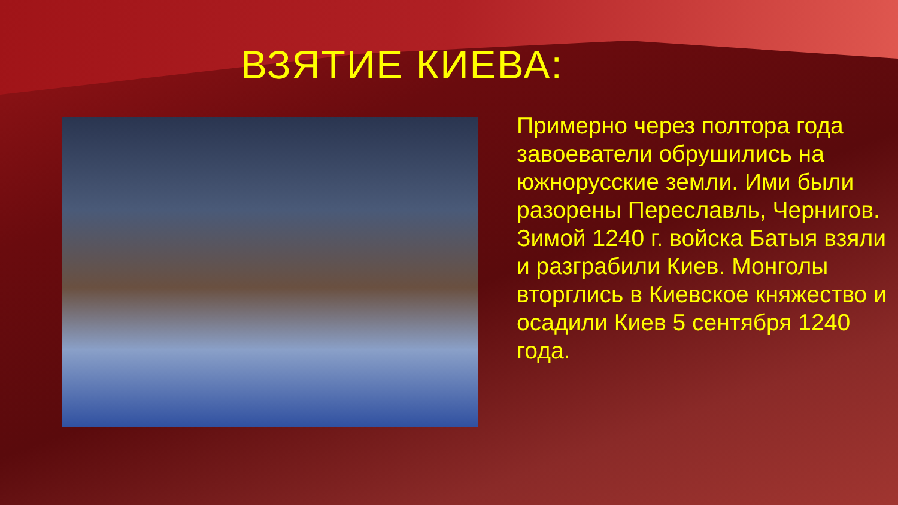ВЗЯТИЕ КИЕВА:
Примерно через полтора года завоеватели обрушились на южнорусские земли. Ими были разорены Переславль, Чернигов. Зимой 1240 г. войска Батыя взяли и разграбили Киев. Монголы вторглись в Киевское княжество и осадили Киев 5 сентября 1240 года.